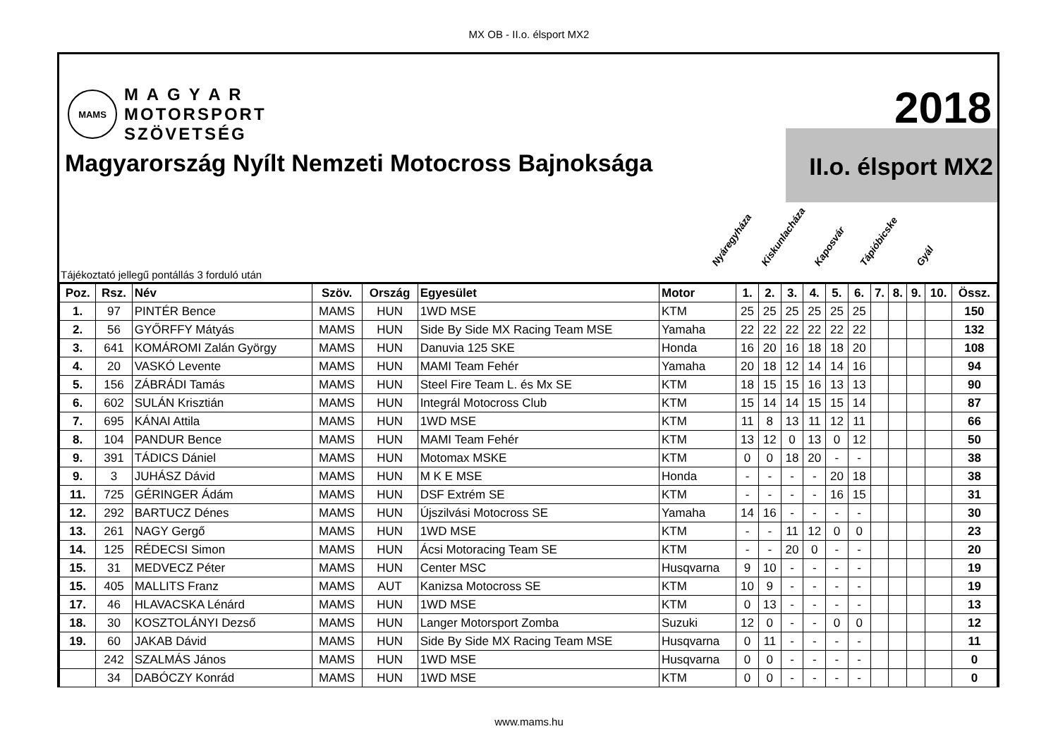MX OB - II.o. élsport MX2
MAMS
M A G Y A R
MOTORSPORT
SZÖVETSÉG
2018
Magyarország Nyílt Nemzeti Motocross Bajnoksága
II.o. élsport MX2
Nyáregyháza Kiskunlacháza Kaposvár Tápióbicske Gyál
Tájékoztató jellegű pontállás 3 forduló után
| Poz. | Rsz. | Név | Szöv. | Ország | Egyesület | Motor | 1. | 2. | 3. | 4. | 5. | 6. | 7. | 8. | 9. | 10. | Össz. |
| --- | --- | --- | --- | --- | --- | --- | --- | --- | --- | --- | --- | --- | --- | --- | --- | --- | --- |
| 1. | 97 | PINTÉR Bence | MAMS | HUN | 1WD MSE | KTM | 25 | 25 | 25 | 25 | 25 | 25 | | | | | 150 |
| 2. | 56 | GYŐRFFY Mátyás | MAMS | HUN | Side By Side MX Racing Team MSE | Yamaha | 22 | 22 | 22 | 22 | 22 | 22 | | | | | 132 |
| 3. | 641 | KOMÁROMI Zalán György | MAMS | HUN | Danuvia 125 SKE | Honda | 16 | 20 | 16 | 18 | 18 | 20 | | | | | 108 |
| 4. | 20 | VASKÓ Levente | MAMS | HUN | MAMI Team Fehér | Yamaha | 20 | 18 | 12 | 14 | 14 | 16 | | | | | 94 |
| 5. | 156 | ZÁBRÁDI Tamás | MAMS | HUN | Steel Fire Team L. és Mx SE | KTM | 18 | 15 | 15 | 16 | 13 | 13 | | | | | 90 |
| 6. | 602 | SULÁN Krisztián | MAMS | HUN | Integrál Motocross Club | KTM | 15 | 14 | 14 | 15 | 15 | 14 | | | | | 87 |
| 7. | 695 | KÁNAI Attila | MAMS | HUN | 1WD MSE | KTM | 11 | 8 | 13 | 11 | 12 | 11 | | | | | 66 |
| 8. | 104 | PANDUR Bence | MAMS | HUN | MAMI Team Fehér | KTM | 13 | 12 | 0 | 13 | 0 | 12 | | | | | 50 |
| 9. | 391 | TÁDICS Dániel | MAMS | HUN | Motomax MSKE | KTM | 0 | 0 | 18 | 20 | - | - | | | | | 38 |
| 9. | 3 | JUHÁSZ Dávid | MAMS | HUN | M K E MSE | Honda | - | - | - | - | 20 | 18 | | | | | 38 |
| 11. | 725 | GÉRINGER Ádám | MAMS | HUN | DSF Extrém SE | KTM | - | - | - | - | 16 | 15 | | | | | 31 |
| 12. | 292 | BARTUCZ Dénes | MAMS | HUN | Újszilvási Motocross SE | Yamaha | 14 | 16 | - | - | - | - | | | | | 30 |
| 13. | 261 | NAGY Gergő | MAMS | HUN | 1WD MSE | KTM | - | - | 11 | 12 | 0 | 0 | | | | | 23 |
| 14. | 125 | RÉDECSI Simon | MAMS | HUN | Ácsi Motoracing Team SE | KTM | - | - | 20 | 0 | - | - | | | | | 20 |
| 15. | 31 | MEDVECZ Péter | MAMS | HUN | Center MSC | Husqvarna | 9 | 10 | - | - | - | - | | | | | 19 |
| 15. | 405 | MALLITS Franz | MAMS | AUT | Kanizsa Motocross SE | KTM | 10 | 9 | - | - | - | - | | | | | 19 |
| 17. | 46 | HLAVACSKA Lénárd | MAMS | HUN | 1WD MSE | KTM | 0 | 13 | - | - | - | - | | | | | 13 |
| 18. | 30 | KOSZTOLÁNYI Dezső | MAMS | HUN | Langer Motorsport Zomba | Suzuki | 12 | 0 | - | - | 0 | 0 | | | | | 12 |
| 19. | 60 | JAKAB Dávid | MAMS | HUN | Side By Side MX Racing Team MSE | Husqvarna | 0 | 11 | - | - | - | - | | | | | 11 |
| | 242 | SZALMÁS János | MAMS | HUN | 1WD MSE | Husqvarna | 0 | 0 | - | - | - | - | | | | | 0 |
| | 34 | DABÓCZY Konrád | MAMS | HUN | 1WD MSE | KTM | 0 | 0 | - | - | - | - | | | | | 0 |
www.mams.hu